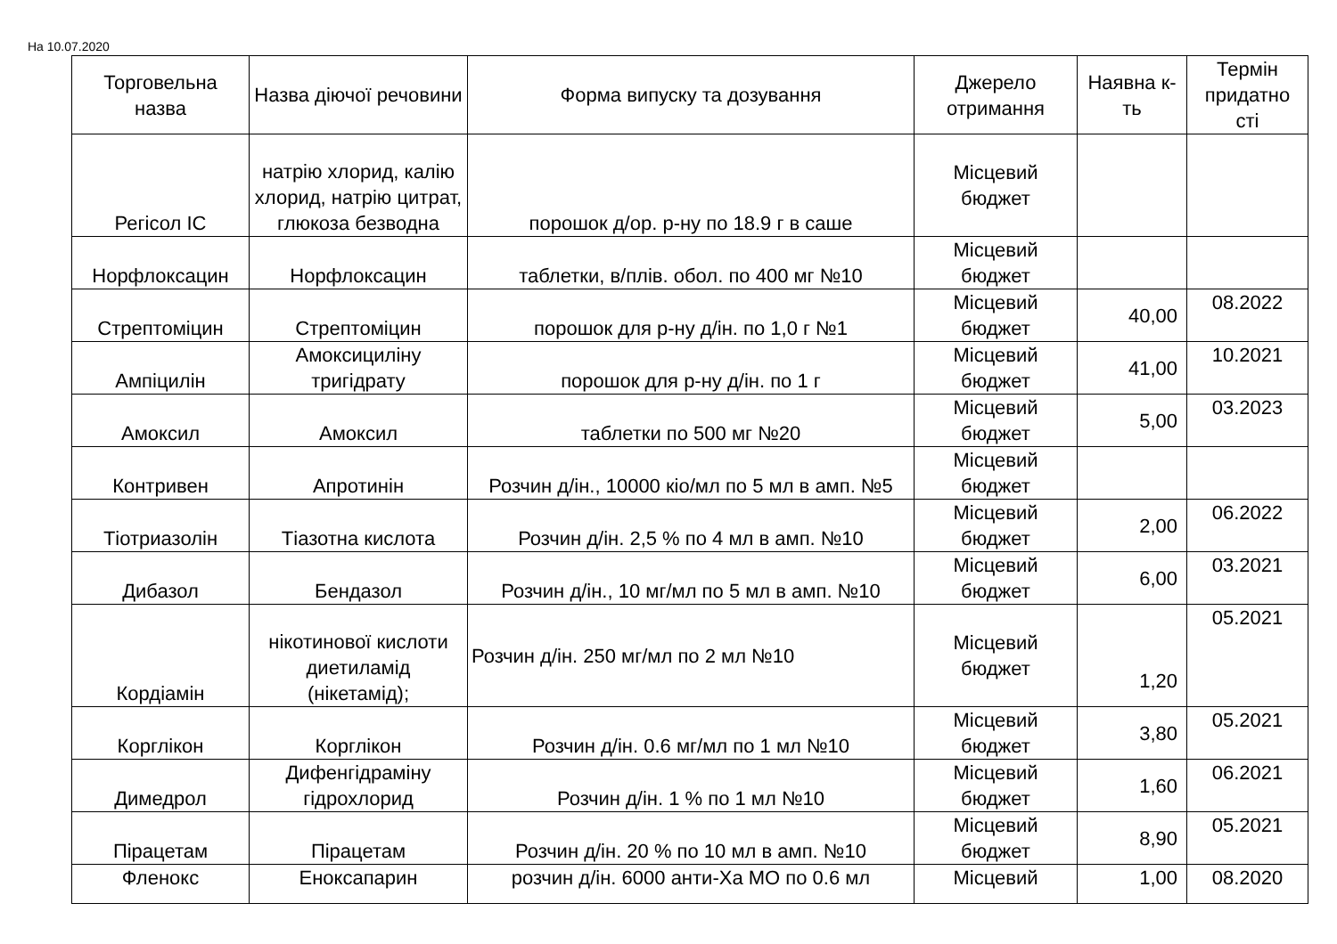На 10.07.2020
| Торговельна назва | Назва діючої речовини | Форма випуску та дозування | Джерело отримання | Наявна к-ть | Термін придатно сті |
| --- | --- | --- | --- | --- | --- |
| Регісол ІС | натрію хлорид, калію хлорид, натрію цитрат, глюкоза безводна | порошок д/ор. р-ну по 18.9 г в саше | Місцевий бюджет | | |
| Норфлоксацин | Норфлоксацин | таблетки, в/плів. обол. по 400 мг №10 | Місцевий бюджет | | |
| Стрептоміцин | Стрептоміцин | порошок для р-ну д/ін. по 1,0 г №1 | Місцевий бюджет | 40,00 | 08.2022 |
| Ампіцилін | Амоксициліну тригідрату | порошок для р-ну д/ін. по 1 г | Місцевий бюджет | 41,00 | 10.2021 |
| Амоксил | Амоксил | таблетки по 500 мг №20 | Місцевий бюджет | 5,00 | 03.2023 |
| Контривен | Апротинін | Розчин д/ін., 10000 кіо/мл по 5 мл в амп. №5 | Місцевий бюджет | | |
| Тіотриазолін | Тіазотна кислота | Розчин д/ін. 2,5 % по 4 мл в амп. №10 | Місцевий бюджет | 2,00 | 06.2022 |
| Дибазол | Бендазол | Розчин д/ін., 10 мг/мл по 5 мл в амп. №10 | Місцевий бюджет | 6,00 | 03.2021 |
| Кордіамін | нікотинової кислоти диетиламід (нікетамід); | Розчин д/ін. 250 мг/мл по 2 мл №10 | Місцевий бюджет | 1,20 | 05.2021 |
| Корглікон | Корглікон | Розчин д/ін. 0.6 мг/мл по 1 мл №10 | Місцевий бюджет | 3,80 | 05.2021 |
| Димедрол | Дифенгідраміну гідрохлорид | Розчин д/ін. 1 % по 1 мл №10 | Місцевий бюджет | 1,60 | 06.2021 |
| Пірацетам | Пірацетам | Розчин д/ін. 20 % по 10 мл в амп. №10 | Місцевий бюджет | 8,90 | 05.2021 |
| Фленокс | Еноксапарин | розчин д/ін. 6000 анти-Ха МО по 0.6 мл | Місцевий | 1,00 | 08.2020 |